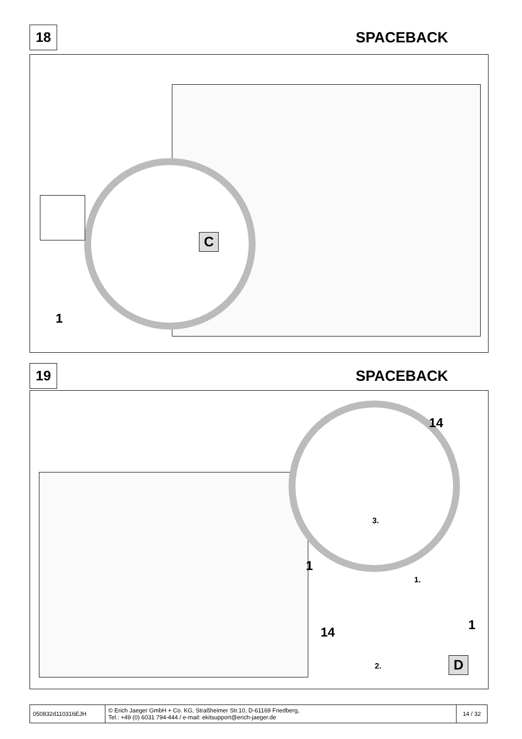18
SPACEBACK
C
1
19
SPACEBACK
14
3.
1
1.
14 1
2. D
| 050832d110316EJH | © Erich Jaeger GmbH + Co. KG, Straßheimer Str.10, D-61169 Friedberg, Tel.: +49 (0) 6031 794-444 / e-mail: ekitsupport@erich-jaeger.de | 14 / 32 |